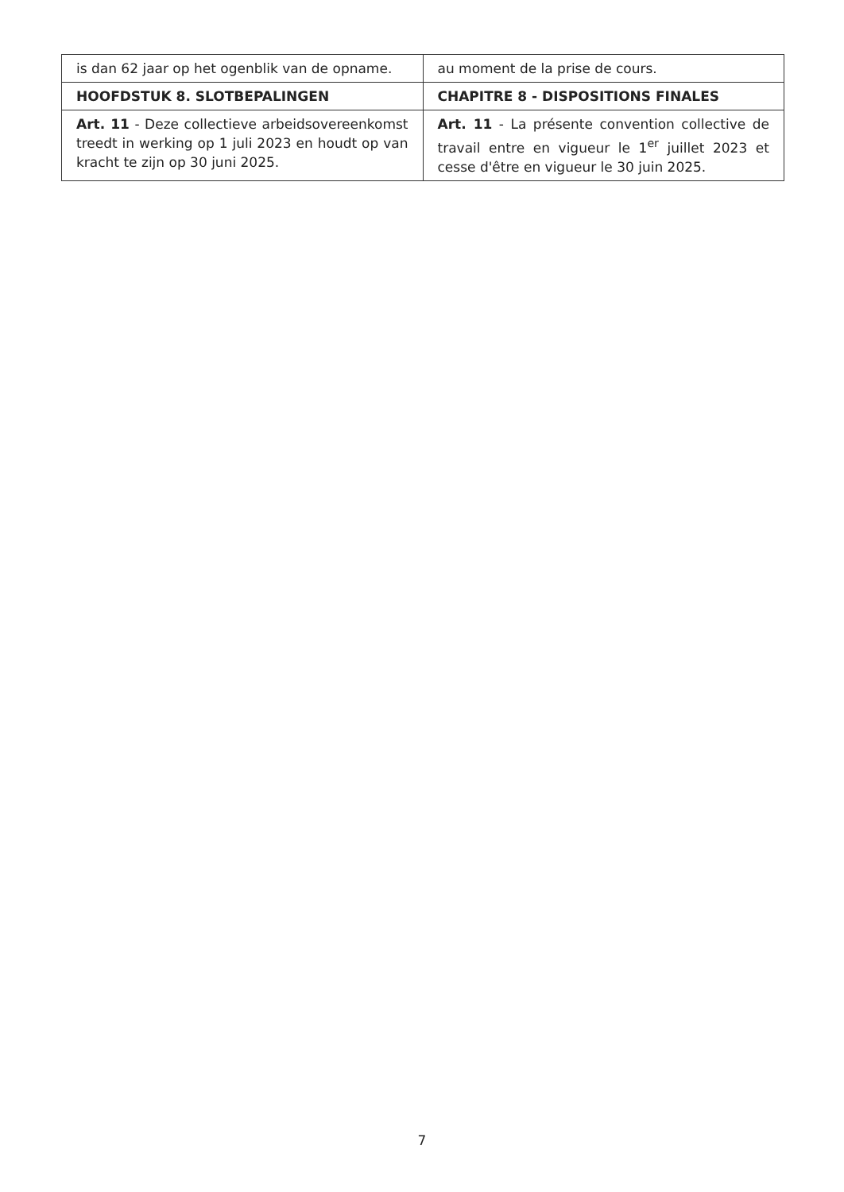| is dan 62 jaar op het ogenblik van de opname. | au moment de la prise de cours. |
| HOOFDSTUK 8. SLOTBEPALINGEN | CHAPITRE 8 - DISPOSITIONS FINALES |
| Art. 11 - Deze collectieve arbeidsovereenkomst treedt in werking op 1 juli 2023 en houdt op van kracht te zijn op 30 juni 2025. | Art. 11 - La présente convention collective de travail entre en vigueur le 1<sup>er</sup> juillet 2023 et cesse d'être en vigueur le 30 juin 2025. |
7